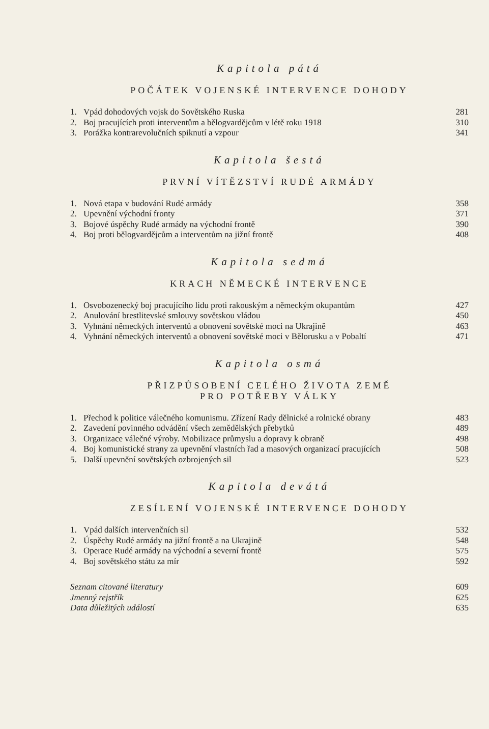Kapitola pátá
POČÁTEK VOJENSKÉ INTERVENCE DOHODY
| 1. | Vpád dohodových vojsk do Sovětského Ruska | 281 |
| 2. | Boj pracujících proti interventům a bělogvardějcům v létě roku 1918 | 310 |
| 3. | Porážka kontrarevolučních spiknutí a vzpour | 341 |
Kapitola šestá
PRVNÍ VÍTĚZSTVÍ RUDÉ ARMÁDY
| 1. | Nová etapa v budování Rudé armády | 358 |
| 2. | Upevnění východní fronty | 371 |
| 3. | Bojové úspěchy Rudé armády na východní frontě | 390 |
| 4. | Boj proti bělogvardějcům a interventům na jižní frontě | 408 |
Kapitola sedmá
KRACH NĚMECKÉ INTERVENCE
| 1. | Osvobozenecký boj pracujícího lidu proti rakouským a německým okupantům | 427 |
| 2. | Anulování brestlitevské smlouvy sovětskou vládou | 450 |
| 3. | Vyhnání německých interventů a obnovení sovětské moci na Ukrajině | 463 |
| 4. | Vyhnání německých interventů a obnovení sovětské moci v Bělorusku a v Pobaltí | 471 |
Kapitola osmá
PŘIZPŮSOBENÍ CELÉHO ŽIVOTA ZEMĚ
PRO POTŘEBY VÁLKY
| 1. | Přechod k politice válečného komunismu. Zřízení Rady dělnické a rolnické obrany | 483 |
| 2. | Zavedení povinného odvádění všech zemědělských přebytků | 489 |
| 3. | Organizace válečné výroby. Mobilizace průmyslu a dopravy k obraně | 498 |
| 4. | Boj komunistické strany za upevnění vlastních řad a masových organizací pracujících | 508 |
| 5. | Další upevnění sovětských ozbrojených sil | 523 |
Kapitola devátá
ZESÍLENÍ VOJENSKÉ INTERVENCE DOHODY
| 1. | Vpád dalších intervenčních sil | 532 |
| 2. | Úspěchy Rudé armády na jižní frontě a na Ukrajině | 548 |
| 3. | Operace Rudé armády na východní a severní frontě | 575 |
| 4. | Boj sovětského státu za mír | 592 |
| Seznam citované literatury | 609 |
| Jmenný rejstřík | 625 |
| Data důležitých událostí | 635 |